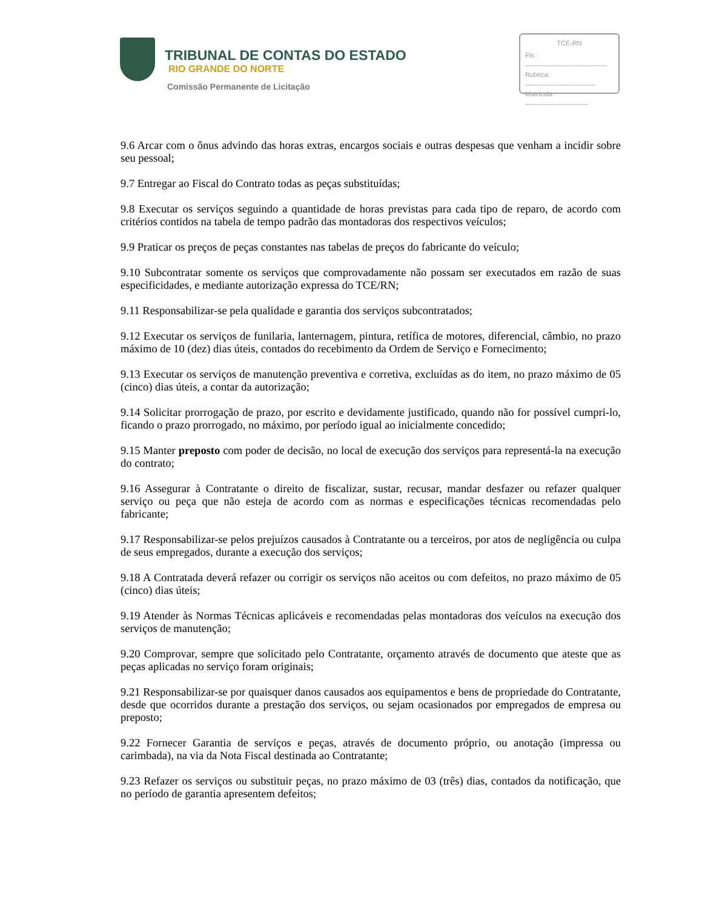TRIBUNAL DE CONTAS DO ESTADO
RIO GRANDE DO NORTE
Comissão Permanente de Licitação
TCE-RN
Fls.: ______________________
Rubrica: ___________________
Matrícula: _________________
9.6 Arcar com o ônus advindo das horas extras, encargos sociais e outras despesas que venham a incidir sobre seu pessoal;
9.7 Entregar ao Fiscal do Contrato todas as peças substituídas;
9.8 Executar os serviços seguindo a quantidade de horas previstas para cada tipo de reparo, de acordo com critérios contidos na tabela de tempo padrão das montadoras dos respectivos veículos;
9.9 Praticar os preços de peças constantes nas tabelas de preços do fabricante do veículo;
9.10 Subcontratar somente os serviços que comprovadamente não possam ser executados em razão de suas especificidades, e mediante autorização expressa do TCE/RN;
9.11 Responsabilizar-se pela qualidade e garantia dos serviços subcontratados;
9.12 Executar os serviços de funilaria, lanternagem, pintura, retífica de motores, diferencial, câmbio, no prazo máximo de 10 (dez) dias úteis, contados do recebimento da Ordem de Serviço e Fornecimento;
9.13 Executar os serviços de manutenção preventiva e corretiva, excluídas as do item, no prazo máximo de 05 (cinco) dias úteis, a contar da autorização;
9.14 Solicitar prorrogação de prazo, por escrito e devidamente justificado, quando não for possível cumpri-lo, ficando o prazo prorrogado, no máximo, por período igual ao inicialmente concedido;
9.15 Manter preposto com poder de decisão, no local de execução dos serviços para representá-la na execução do contrato;
9.16 Assegurar à Contratante o direito de fiscalizar, sustar, recusar, mandar desfazer ou refazer qualquer serviço ou peça que não esteja de acordo com as normas e especificações técnicas recomendadas pelo fabricante;
9.17 Responsabilizar-se pelos prejuízos causados à Contratante ou a terceiros, por atos de negligência ou culpa de seus empregados, durante a execução dos serviços;
9.18 A Contratada deverá refazer ou corrigir os serviços não aceitos ou com defeitos, no prazo máximo de 05 (cinco) dias úteis;
9.19 Atender às Normas Técnicas aplicáveis e recomendadas pelas montadoras dos veículos na execução dos serviços de manutenção;
9.20 Comprovar, sempre que solicitado pelo Contratante, orçamento através de documento que ateste que as peças aplicadas no serviço foram originais;
9.21 Responsabilizar-se por quaisquer danos causados aos equipamentos e bens de propriedade do Contratante, desde que ocorridos durante a prestação dos serviços, ou sejam ocasionados por empregados de empresa ou preposto;
9.22 Fornecer Garantia de serviços e peças, através de documento próprio, ou anotação (impressa ou carimbada), na via da Nota Fiscal destinada ao Contratante;
9.23 Refazer os serviços ou substituir peças, no prazo máximo de 03 (três) dias, contados da notificação, que no período de garantia apresentem defeitos;